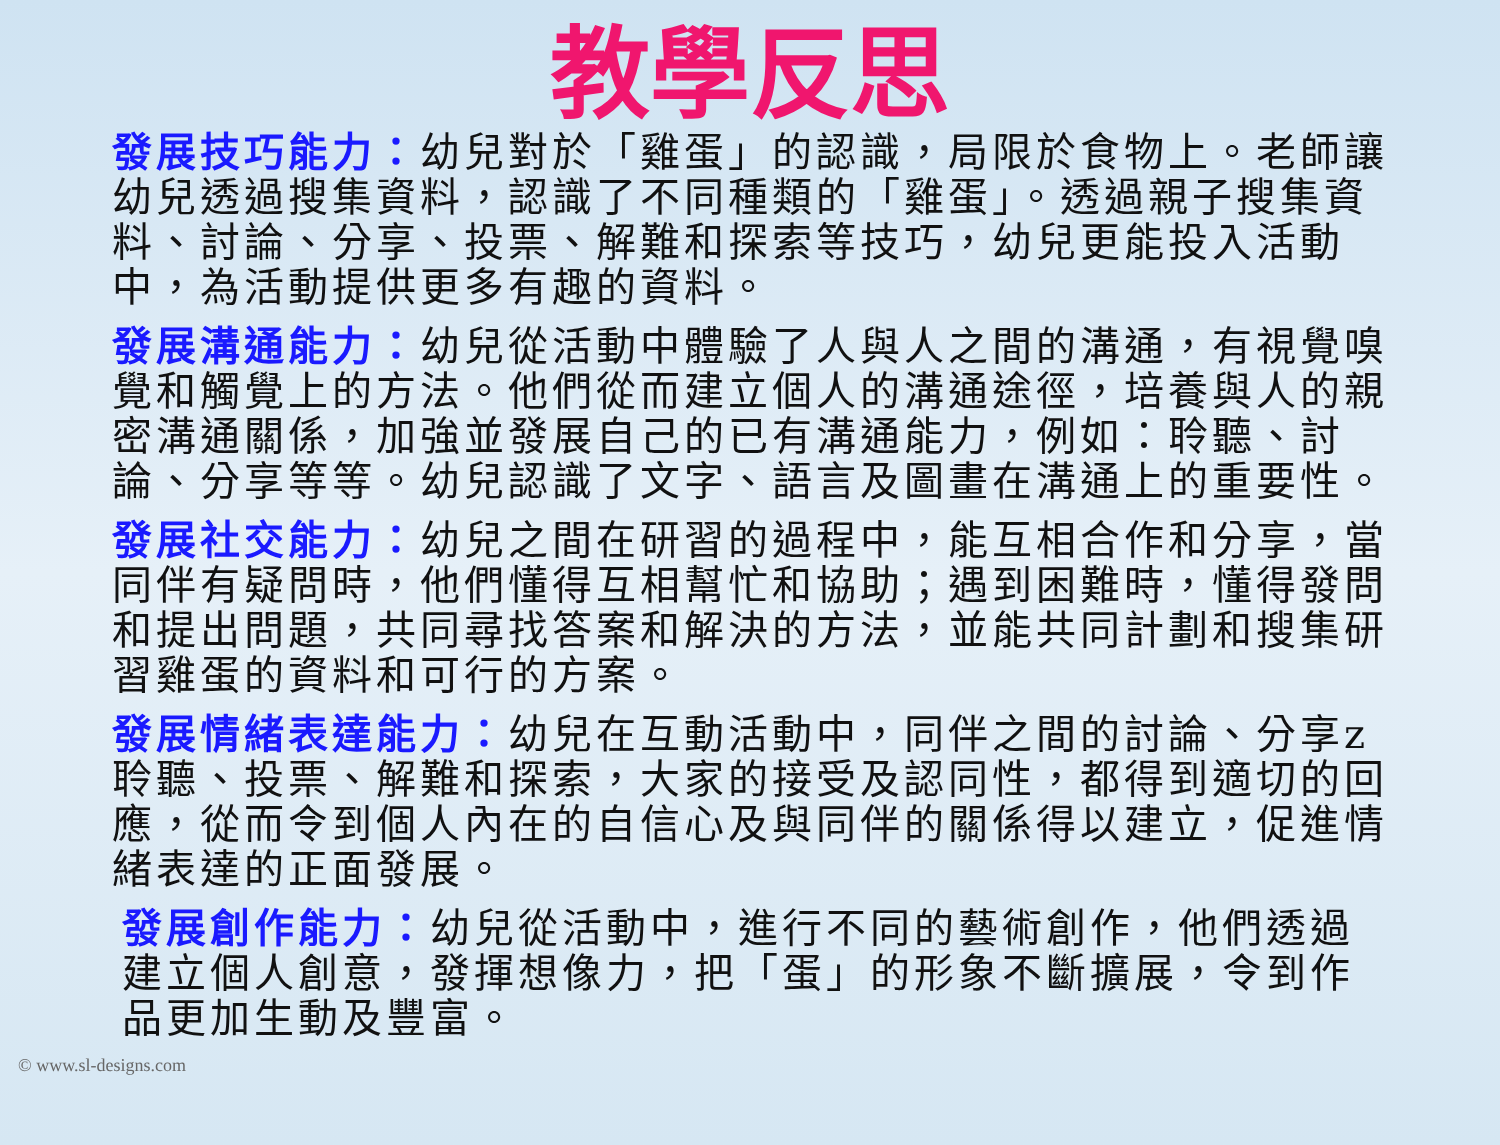教學反思
發展技巧能力：幼兒對於「雞蛋」的認識，局限於食物上。老師讓幼兒透過搜集資料，認識了不同種類的「雞蛋」。透過親子搜集資料、討論、分享、投票、解難和探索等技巧，幼兒更能投入活動中，為活動提供更多有趣的資料。
發展溝通能力：幼兒從活動中體驗了人與人之間的溝通，有視覺嗅覺和觸覺上的方法。他們從而建立個人的溝通途徑，培養與人的親密溝通關係，加強並發展自己的已有溝通能力，例如：聆聽、討論、分享等等。幼兒認識了文字、語言及圖畫在溝通上的重要性。
發展社交能力：幼兒之間在研習的過程中，能互相合作和分享，當同伴有疑問時，他們懂得互相幫忙和協助；遇到困難時，懂得發問和提出問題，共同尋找答案和解決的方法，並能共同計劃和搜集研習雞蛋的資料和可行的方案。
發展情緒表達能力：幼兒在互動活動中，同伴之間的討論、分享z聆聽、投票、解難和探索，大家的接受及認同性，都得到適切的回應，從而令到個人內在的自信心及與同伴的關係得以建立，促進情緒表達的正面發展。
發展創作能力：幼兒從活動中，進行不同的藝術創作，他們透過建立個人創意，發揮想像力，把「蛋」的形象不斷擴展，令到作品更加生動及豐富。
© www.sl-designs.com